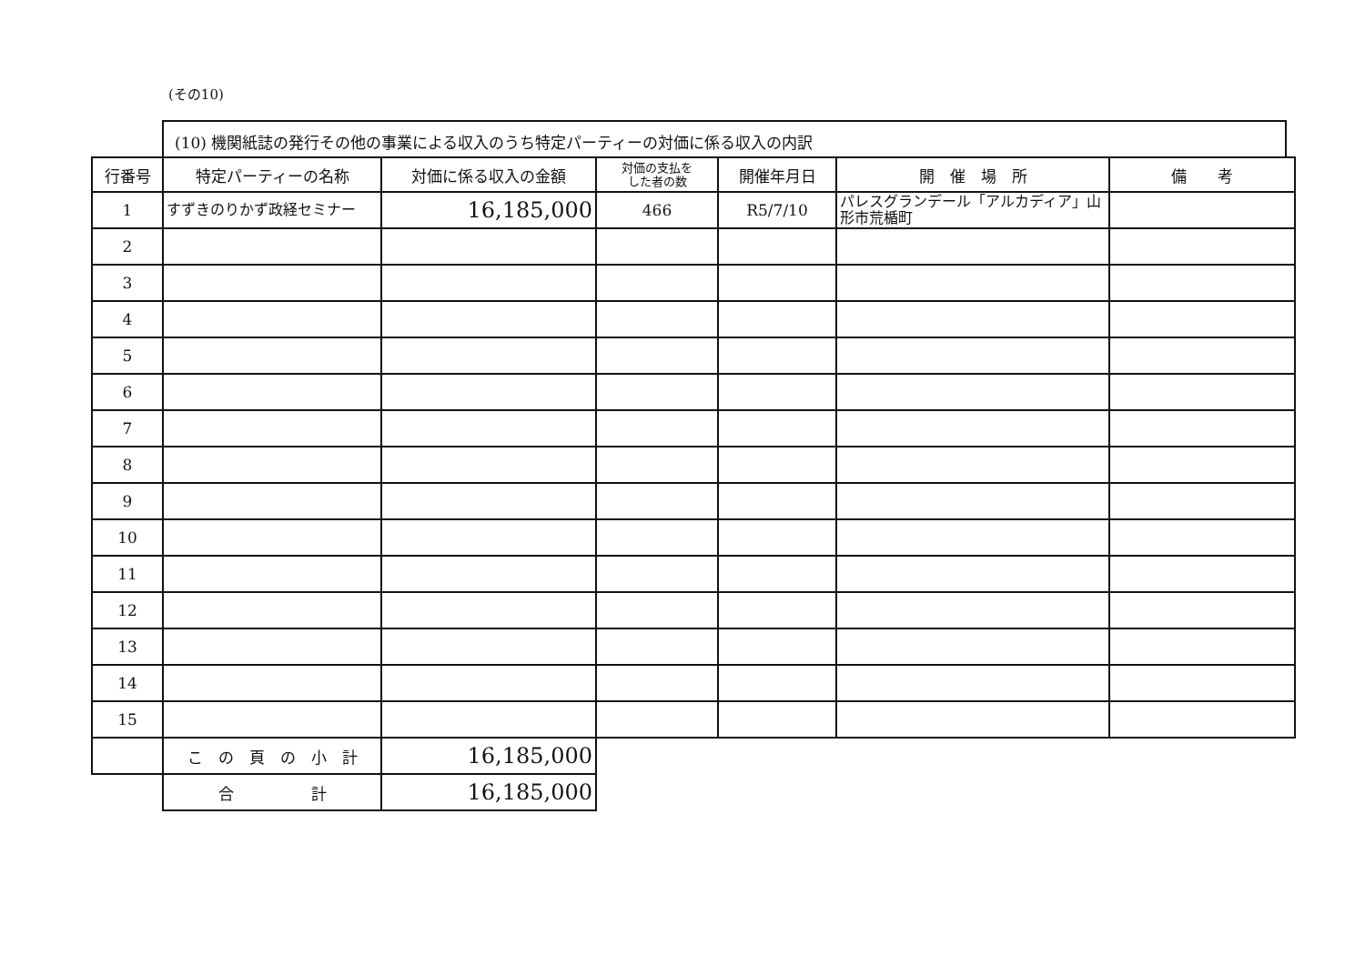(その10)
(10) 機関紙誌の発行その他の事業による収入のうち特定パーティーの対価に係る収入の内訳
| 行番号 | 特定パーティーの名称 | 対価に係る収入の金額 | 対価の支払を した者の数 | 開催年月日 | 開 催 場 所 | 備 考 |
| --- | --- | --- | --- | --- | --- | --- |
| 1 | すずきのりかず政経セミナー | 16,185,000 | 466 | R5/7/10 | パレスグランデール「アルカディア」山形市荒楯町 | |
| 2 | | | | | | |
| 3 | | | | | | |
| 4 | | | | | | |
| 5 | | | | | | |
| 6 | | | | | | |
| 7 | | | | | | |
| 8 | | | | | | |
| 9 | | | | | | |
| 10 | | | | | | |
| 11 | | | | | | |
| 12 | | | | | | |
| 13 | | | | | | |
| 14 | | | | | | |
| 15 | | | | | | |
| | こ の 頁 の 小 計 | 16,185,000 | | | | |
| | 合 計 | 16,185,000 | | | | |